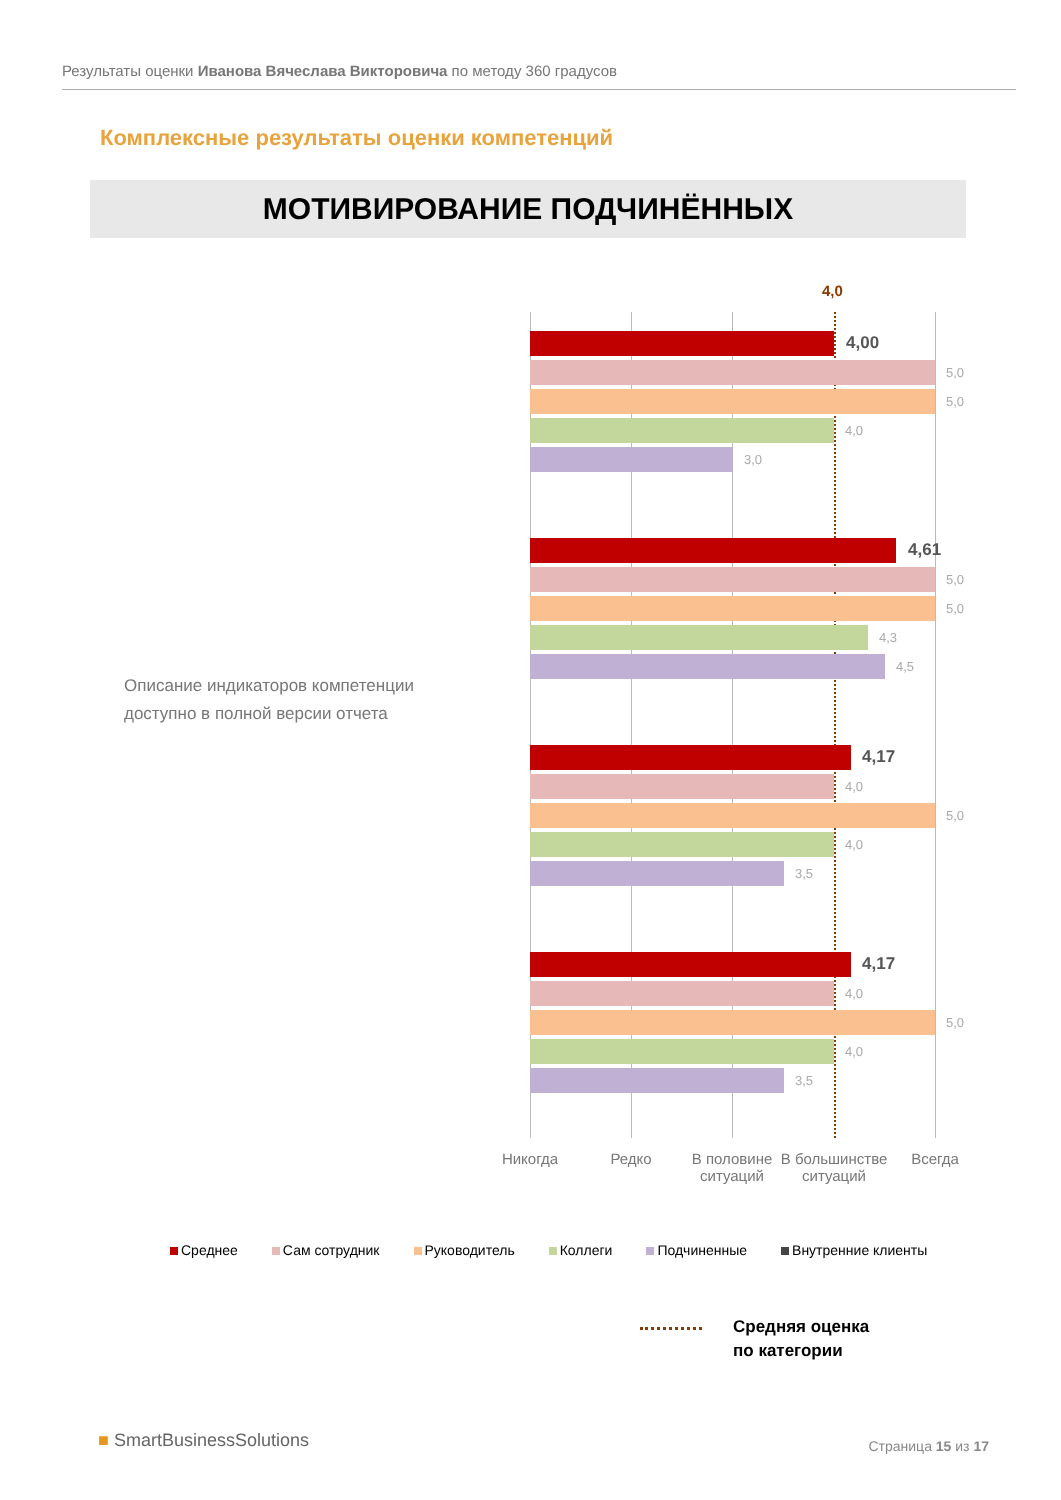Результаты оценки Иванова Вячеслава Викторовича по методу 360 градусов
Комплексные результаты оценки компетенций
МОТИВИРОВАНИЕ ПОДЧИНЁННЫХ
Описание индикаторов компетенции доступно в полной версии отчета
4,0
4,00
5,0
5,0
4,0
3,0
4,61
5,0
5,0
4,3
4,5
4,17
4,0
5,0
4,0
3,5
4,17
4,0
5,0
4,0
3,5
Никогда Редко
В половине ситуаций
В большинстве ситуаций
Всегда
Среднее Сам сотрудник Руководитель Коллеги Подчиненные Внутренние клиенты
Средняя оценка
по категории
■ SmartBusinessSolutions Страница 15 из 17